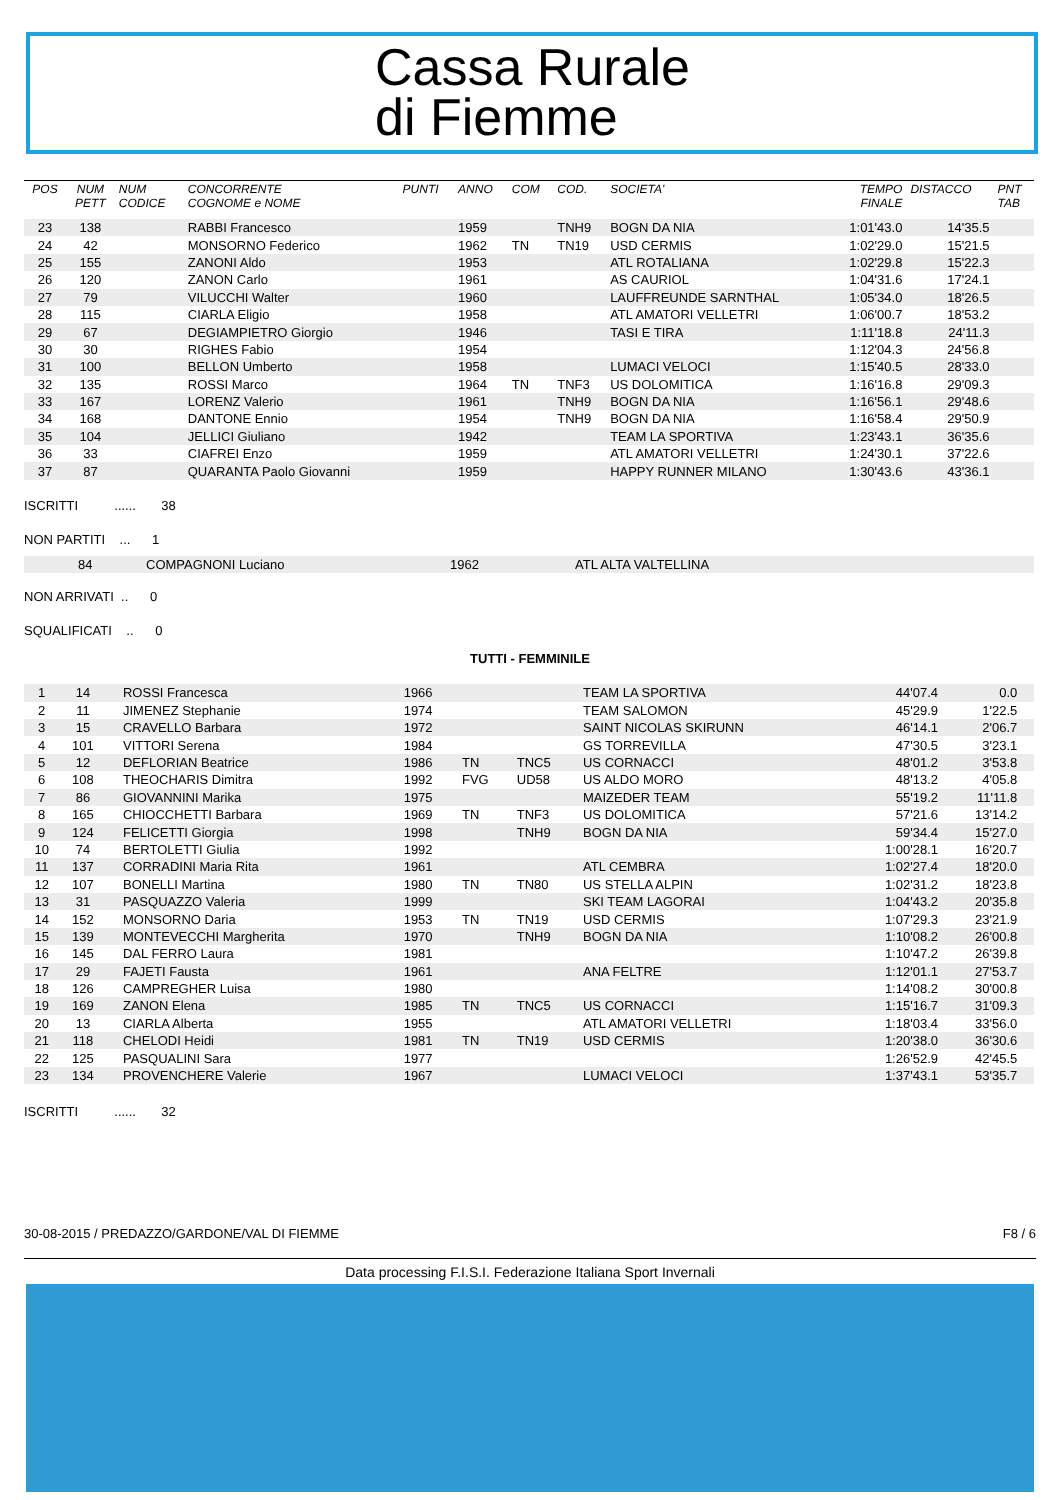Cassa Rurale
di Fiemme
| POS | NUM PETT | NUM CODICE | CONCORRENTE COGNOME e NOME | PUNTI | ANNO | COM | COD. | SOCIETA' | TEMPO FINALE | DISTACCO | PNT TAB |
| --- | --- | --- | --- | --- | --- | --- | --- | --- | --- | --- | --- |
| 23 | 138 | | RABBI Francesco | | 1959 | | TNH9 | BOGN DA NIA | 1:01'43.0 | 14'35.5 | |
| 24 | 42 | | MONSORNO Federico | | 1962 | TN | TN19 | USD CERMIS | 1:02'29.0 | 15'21.5 | |
| 25 | 155 | | ZANONI Aldo | | 1953 | | | ATL ROTALIANA | 1:02'29.8 | 15'22.3 | |
| 26 | 120 | | ZANON Carlo | | 1961 | | | AS CAURIOL | 1:04'31.6 | 17'24.1 | |
| 27 | 79 | | VILUCCHI Walter | | 1960 | | | LAUFFREUNDE SARNTHAL | 1:05'34.0 | 18'26.5 | |
| 28 | 115 | | CIARLA Eligio | | 1958 | | | ATL AMATORI VELLETRI | 1:06'00.7 | 18'53.2 | |
| 29 | 67 | | DEGIAMPIETRO Giorgio | | 1946 | | | TASI E TIRA | 1:11'18.8 | 24'11.3 | |
| 30 | 30 | | RIGHES Fabio | | 1954 | | | | 1:12'04.3 | 24'56.8 | |
| 31 | 100 | | BELLON Umberto | | 1958 | | | LUMACI VELOCI | 1:15'40.5 | 28'33.0 | |
| 32 | 135 | | ROSSI Marco | | 1964 | TN | TNF3 | US DOLOMITICA | 1:16'16.8 | 29'09.3 | |
| 33 | 167 | | LORENZ Valerio | | 1961 | | TNH9 | BOGN DA NIA | 1:16'56.1 | 29'48.6 | |
| 34 | 168 | | DANTONE Ennio | | 1954 | | TNH9 | BOGN DA NIA | 1:16'58.4 | 29'50.9 | |
| 35 | 104 | | JELLICI Giuliano | | 1942 | | | TEAM LA SPORTIVA | 1:23'43.1 | 36'35.6 | |
| 36 | 33 | | CIAFREI Enzo | | 1959 | | | ATL AMATORI VELLETRI | 1:24'30.1 | 37'22.6 | |
| 37 | 87 | | QUARANTA Paolo Giovanni | | 1959 | | | HAPPY RUNNER MILANO | 1:30'43.6 | 43'36.1 | |
ISCRITTI ...... 38
NON PARTITI ... 1
| | 84 | COMPAGNONI Luciano | 1962 | ATL ALTA VALTELLINA |
NON ARRIVATI .. 0
SQUALIFICATI .. 0
TUTTI - FEMMINILE
| 1 | 14 | | ROSSI Francesca | | 1966 | | | TEAM LA SPORTIVA | 44'07.4 | 0.0 | |
| 2 | 11 | | JIMENEZ Stephanie | | 1974 | | | TEAM SALOMON | 45'29.9 | 1'22.5 | |
| 3 | 15 | | CRAVELLO Barbara | | 1972 | | | SAINT NICOLAS SKIRUNN | 46'14.1 | 2'06.7 | |
| 4 | 101 | | VITTORI Serena | | 1984 | | | GS TORREVILLA | 47'30.5 | 3'23.1 | |
| 5 | 12 | | DEFLORIAN Beatrice | | 1986 | TN | TNC5 | US CORNACCI | 48'01.2 | 3'53.8 | |
| 6 | 108 | | THEOCHARIS Dimitra | | 1992 | FVG | UD58 | US ALDO MORO | 48'13.2 | 4'05.8 | |
| 7 | 86 | | GIOVANNINI Marika | | 1975 | | | MAIZEDER TEAM | 55'19.2 | 11'11.8 | |
| 8 | 165 | | CHIOCCHETTI Barbara | | 1969 | TN | TNF3 | US DOLOMITICA | 57'21.6 | 13'14.2 | |
| 9 | 124 | | FELICETTI Giorgia | | 1998 | | TNH9 | BOGN DA NIA | 59'34.4 | 15'27.0 | |
| 10 | 74 | | BERTOLETTI Giulia | | 1992 | | | | 1:00'28.1 | 16'20.7 | |
| 11 | 137 | | CORRADINI Maria Rita | | 1961 | | | ATL CEMBRA | 1:02'27.4 | 18'20.0 | |
| 12 | 107 | | BONELLI Martina | | 1980 | TN | TN80 | US STELLA ALPIN | 1:02'31.2 | 18'23.8 | |
| 13 | 31 | | PASQUAZZO Valeria | | 1999 | | | SKI TEAM LAGORAI | 1:04'43.2 | 20'35.8 | |
| 14 | 152 | | MONSORNO Daria | | 1953 | TN | TN19 | USD CERMIS | 1:07'29.3 | 23'21.9 | |
| 15 | 139 | | MONTEVECCHI Margherita | | 1970 | | TNH9 | BOGN DA NIA | 1:10'08.2 | 26'00.8 | |
| 16 | 145 | | DAL FERRO Laura | | 1981 | | | | 1:10'47.2 | 26'39.8 | |
| 17 | 29 | | FAJETI Fausta | | 1961 | | | ANA FELTRE | 1:12'01.1 | 27'53.7 | |
| 18 | 126 | | CAMPREGHER Luisa | | 1980 | | | | 1:14'08.2 | 30'00.8 | |
| 19 | 169 | | ZANON Elena | | 1985 | TN | TNC5 | US CORNACCI | 1:15'16.7 | 31'09.3 | |
| 20 | 13 | | CIARLA Alberta | | 1955 | | | ATL AMATORI VELLETRI | 1:18'03.4 | 33'56.0 | |
| 21 | 118 | | CHELODI Heidi | | 1981 | TN | TN19 | USD CERMIS | 1:20'38.0 | 36'30.6 | |
| 22 | 125 | | PASQUALINI Sara | | 1977 | | | | 1:26'52.9 | 42'45.5 | |
| 23 | 134 | | PROVENCHERE Valerie | | 1967 | | | LUMACI VELOCI | 1:37'43.1 | 53'35.7 | |
ISCRITTI ...... 32
30-08-2015 / PREDAZZO/GARDONE/VAL DI FIEMME F8 / 6
Data processing F.I.S.I. Federazione Italiana Sport Invernali